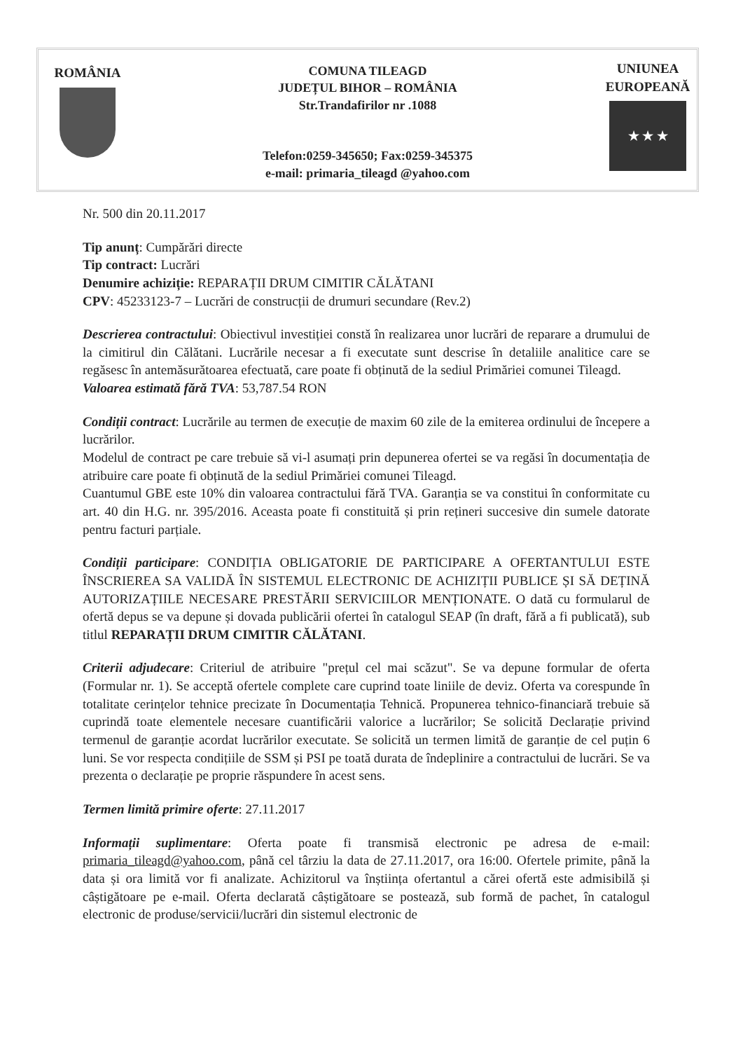ROMÂNIA COMUNA TILEAGD
JUDEȚUL BIHOR – ROMÂNIA
Str.Trandafirilor nr .1088
Telefon:0259-345650; Fax:0259-345375
e-mail: primaria_tileagd @yahoo.com
UNIUNEA
EUROPEANĂ
★ ★ ★
Nr. 500 din 20.11.2017
Tip anunț: Cumpărări directe
Tip contract: Lucrări
Denumire achiziție: REPARAȚII DRUM CIMITIR CĂLĂTANI
CPV: 45233123-7 – Lucrări de construcții de drumuri secundare (Rev.2)
Descrierea contractului: Obiectivul investiției constă în realizarea unor lucrări de reparare a drumului de la cimitirul din Călătani. Lucrările necesar a fi executate sunt descrise în detaliile analitice care se regăsesc în antemăsurătoarea efectuată, care poate fi obținută de la sediul Primăriei comunei Tileagd.
Valoarea estimată fără TVA: 53,787.54 RON
Condiții contract: Lucrările au termen de execuție de maxim 60 zile de la emiterea ordinului de începere a lucrărilor.
Modelul de contract pe care trebuie să vi-l asumați prin depunerea ofertei se va regăsi în documentația de atribuire care poate fi obținută de la sediul Primăriei comunei Tileagd.
Cuantumul GBE este 10% din valoarea contractului fără TVA. Garanția se va constitui în conformitate cu art. 40 din H.G. nr. 395/2016. Aceasta poate fi constituită și prin rețineri succesive din sumele datorate pentru facturi parțiale.
Condiții participare: CONDIȚIA OBLIGATORIE DE PARTICIPARE A OFERTANTULUI ESTE ÎNSCRIEREA SA VALIDĂ ÎN SISTEMUL ELECTRONIC DE ACHIZIȚII PUBLICE ȘI SĂ DEȚINĂ AUTORIZAȚIILE NECESARE PRESTĂRII SERVICIILOR MENȚIONATE. O dată cu formularul de ofertă depus se va depune și dovada publicării ofertei în catalogul SEAP (în draft, fără a fi publicată), sub titlul REPARAȚII DRUM CIMITIR CĂLĂTANI.
Criterii adjudecare: Criteriul de atribuire "prețul cel mai scăzut". Se va depune formular de oferta (Formular nr. 1). Se acceptă ofertele complete care cuprind toate liniile de deviz. Oferta va corespunde în totalitate cerințelor tehnice precizate în Documentația Tehnică. Propunerea tehnico-financiară trebuie să cuprindă toate elementele necesare cuantificării valorice a lucrărilor; Se solicită Declarație privind termenul de garanție acordat lucrărilor executate. Se solicită un termen limită de garanție de cel puțin 6 luni. Se vor respecta condițiile de SSM și PSI pe toată durata de îndeplinire a contractului de lucrări. Se va prezenta o declarație pe proprie răspundere în acest sens.
Termen limită primire oferte: 27.11.2017
Informații suplimentare: Oferta poate fi transmisă electronic pe adresa de e-mail: primaria_tileagd@yahoo.com, până cel târziu la data de 27.11.2017, ora 16:00. Ofertele primite, până la data și ora limită vor fi analizate. Achizitorul va înștiința ofertantul a cărei ofertă este admisibilă și câștigătoare pe e-mail. Oferta declarată câștigătoare se postează, sub formă de pachet, în catalogul electronic de produse/servicii/lucrări din sistemul electronic de